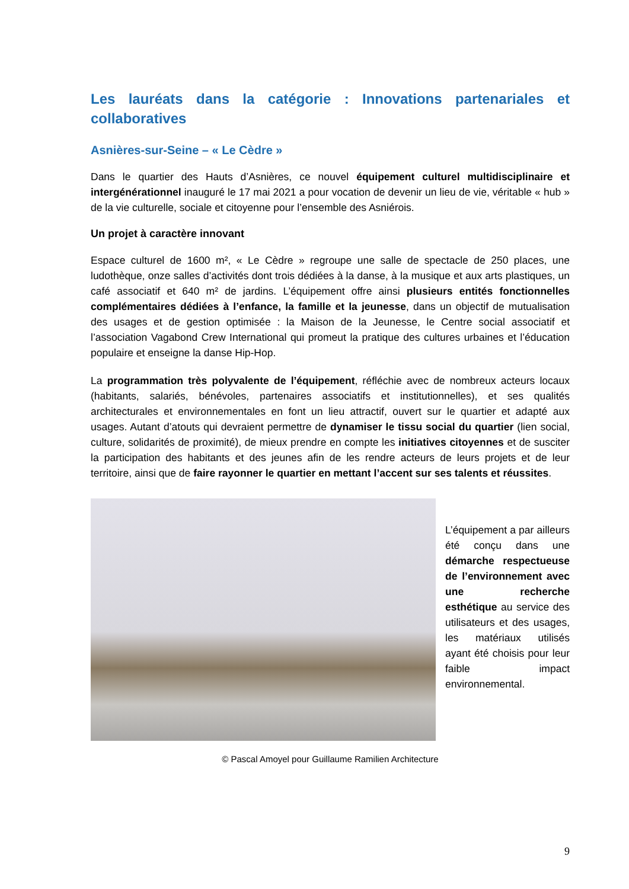Les lauréats dans la catégorie : Innovations partenariales et collaboratives
Asnières-sur-Seine – « Le Cèdre »
Dans le quartier des Hauts d’Asnières, ce nouvel équipement culturel multidisciplinaire et intergénérationnel inauguré le 17 mai 2021 a pour vocation de devenir un lieu de vie, véritable « hub » de la vie culturelle, sociale et citoyenne pour l’ensemble des Asniérois.
Un projet à caractère innovant
Espace culturel de 1600 m², « Le Cèdre » regroupe une salle de spectacle de 250 places, une ludothèque, onze salles d’activités dont trois dédiées à la danse, à la musique et aux arts plastiques, un café associatif et 640 m² de jardins. L’équipement offre ainsi plusieurs entités fonctionnelles complémentaires dédiées à l’enfance, la famille et la jeunesse, dans un objectif de mutualisation des usages et de gestion optimisée : la Maison de la Jeunesse, le Centre social associatif et l’association Vagabond Crew International qui promeut la pratique des cultures urbaines et l’éducation populaire et enseigne la danse Hip-Hop.
La programmation très polyvalente de l’équipement, réfléchie avec de nombreux acteurs locaux (habitants, salariés, bénévoles, partenaires associatifs et institutionnelles), et ses qualités architecturales et environnementales en font un lieu attractif, ouvert sur le quartier et adapté aux usages. Autant d’atouts qui devraient permettre de dynamiser le tissu social du quartier (lien social, culture, solidarités de proximité), de mieux prendre en compte les initiatives citoyennes et de susciter la participation des habitants et des jeunes afin de les rendre acteurs de leurs projets et de leur territoire, ainsi que de faire rayonner le quartier en mettant l’accent sur ses talents et réussites.
L’équipement a par ailleurs été conçu dans une démarche respectueuse de l’environnement avec une recherche esthétique au service des utilisateurs et des usages, les matériaux utilisés ayant été choisis pour leur faible impact environnemental.
© Pascal Amoyel pour Guillaume Ramilien Architecture
9